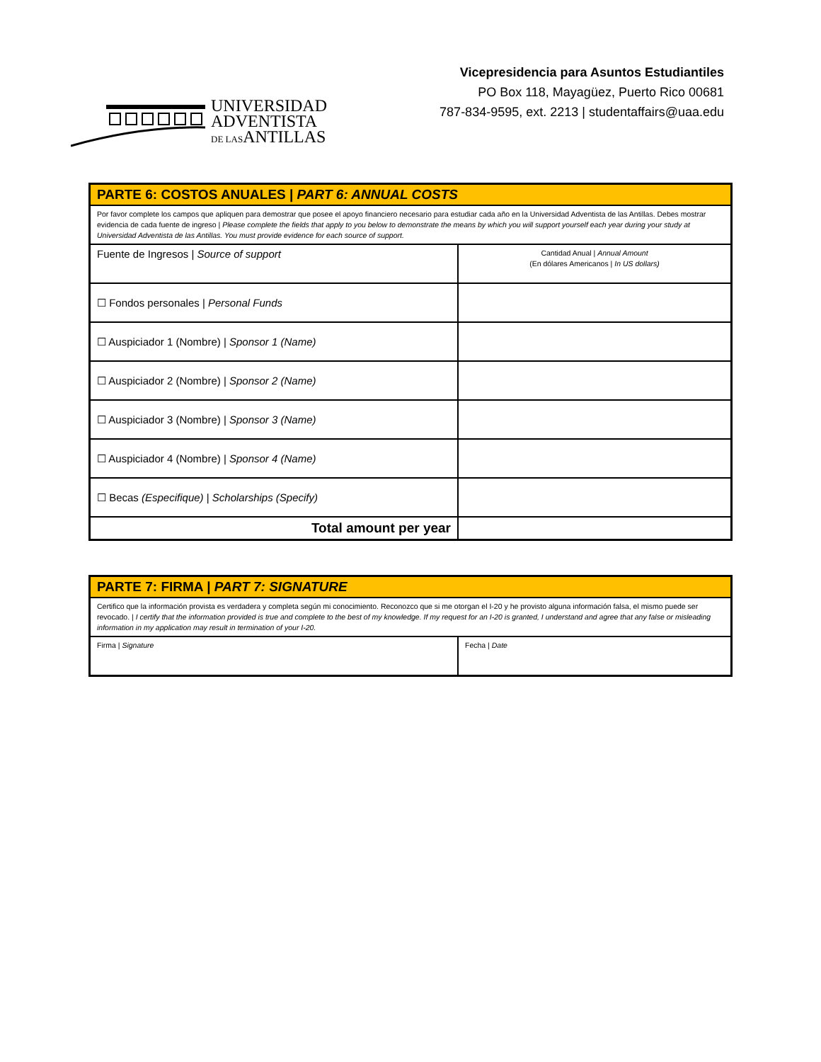UNIVERSIDAD
ADVENTISTA
DE LASANTILLAS
Vicepresidencia para Asuntos Estudiantiles
PO Box 118, Mayagüez, Puerto Rico 00681
787-834-9595, ext. 2213 | studentaffairs@uaa.edu
| PARTE 6: COSTOS ANUALES / PART 6: ANNUAL COSTS | |
| Por favor complete los campos que apliquen para demostrar que posee el apoyo financiero necesario para estudiar cada año en la Universidad Adventista de las Antillas. Debes mostrar evidencia de cada fuente de ingreso / Please complete the fields that apply to you below to demonstrate the means by which you will support yourself each year during your study at Universidad Adventista de las Antillas. You must provide evidence for each source of support. | |
| Fuente de Ingresos / Source of support | Cantidad Anual / Annual Amount (En dólares Americanos / In US dollars) |
| ☐ Fondos personales / Personal Funds | |
| ☐ Auspiciador 1 (Nombre) / Sponsor 1 (Name) | |
| ☐ Auspiciador 2 (Nombre) / Sponsor 2 (Name) | |
| ☐ Auspiciador 3 (Nombre) / Sponsor 3 (Name) | |
| ☐ Auspiciador 4 (Nombre) / Sponsor 4 (Name) | |
| ☐ Becas (Especifique) / Scholarships (Specify) | |
| Total amount per year | |
| PARTE 7: FIRMA / PART 7: SIGNATURE | |
| Certifico que la información provista es verdadera y completa según mi conocimiento. Reconozco que si me otorgan el I-20 y he provisto alguna información falsa, el mismo puede ser revocado. / I certify that the information provided is true and complete to the best of my knowledge. If my request for an I-20 is granted, I understand and agree that any false or misleading information in my application may result in termination of your I-20. | |
| Firma / Signature | Fecha / Date |